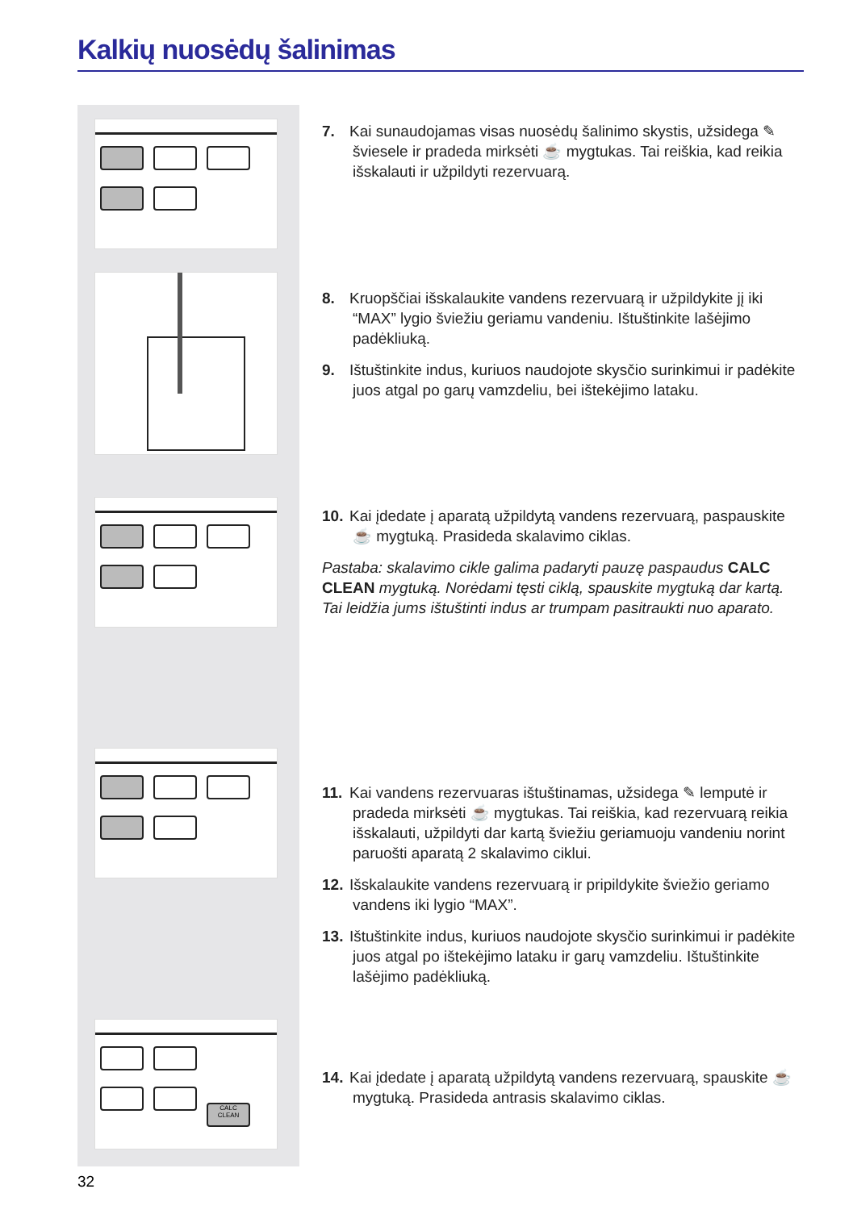Kalkių nuosėdų šalinimas
CALC CLEAN
7. Kai sunaudojamas visas nuosėdų šalinimo skystis, užsidega ✎ šviesele ir pradeda mirksėti ☕ mygtukas. Tai reiškia, kad reikia išskalauti ir užpildyti rezervuarą.
8. Kruopščiai išskalaukite vandens rezervuarą ir užpildykite jį iki “MAX” lygio šviežiu geriamu vandeniu. Ištuštinkite lašėjimo padėkliuką.
9. Ištuštinkite indus, kuriuos naudojote skysčio surinkimui ir padėkite juos atgal po garų vamzdeliu, bei ištekėjimo lataku.
10. Kai įdedate į aparatą užpildytą vandens rezervuarą, paspauskite ☕ mygtuką. Prasideda skalavimo ciklas.
Pastaba: skalavimo cikle galima padaryti pauzę paspaudus CALC CLEAN mygtuką. Norėdami tęsti ciklą, spauskite mygtuką dar kartą. Tai leidžia jums ištuštinti indus ar trumpam pasitraukti nuo aparato.
11. Kai vandens rezervuaras ištuštinamas, užsidega ✎ lemputė ir pradeda mirksėti ☕ mygtukas. Tai reiškia, kad rezervuarą reikia išskalauti, užpildyti dar kartą šviežiu geriamuoju vandeniu norint paruošti aparatą 2 skalavimo ciklui.
12. Išskalaukite vandens rezervuarą ir pripildykite šviežio geriamo vandens iki lygio “MAX”.
13. Ištuštinkite indus, kuriuos naudojote skysčio surinkimui ir padėkite juos atgal po ištekėjimo lataku ir garų vamzdeliu. Ištuštinkite lašėjimo padėkliuką.
14. Kai įdedate į aparatą užpildytą vandens rezervuarą, spauskite ☕ mygtuką. Prasideda antrasis skalavimo ciklas.
32